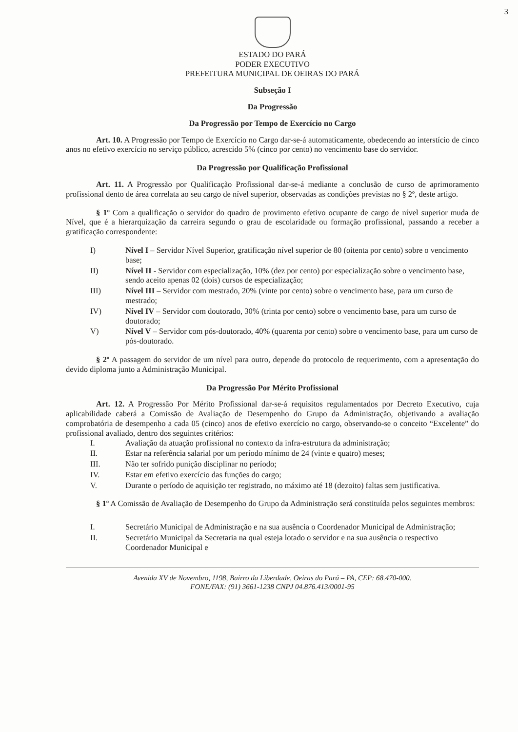3
ESTADO DO PARÁ
PODER EXECUTIVO
PREFEITURA MUNICIPAL DE OEIRAS DO PARÁ
Subseção I
Da Progressão
Da Progressão por Tempo de Exercício no Cargo
Art. 10. A Progressão por Tempo de Exercício no Cargo dar-se-á automaticamente, obedecendo ao interstício de cinco anos no efetivo exercício no serviço público, acrescido 5% (cinco por cento) no vencimento base do servidor.
Da Progressão por Qualificação Profissional
Art. 11. A Progressão por Qualificação Profissional dar-se-á mediante a conclusão de curso de aprimoramento profissional dento de área correlata ao seu cargo de nível superior, observadas as condições previstas no § 2º, deste artigo.
§ 1º Com a qualificação o servidor do quadro de provimento efetivo ocupante de cargo de nível superior muda de Nível, que é a hierarquização da carreira segundo o grau de escolaridade ou formação profissional, passando a receber a gratificação correspondente:
I) Nível I – Servidor Nível Superior, gratificação nível superior de 80 (oitenta por cento) sobre o vencimento base;
II) Nível II - Servidor com especialização, 10% (dez por cento) por especialização sobre o vencimento base, sendo aceito apenas 02 (dois) cursos de especialização;
III) Nível III – Servidor com mestrado, 20% (vinte por cento) sobre o vencimento base, para um curso de mestrado;
IV) Nível IV – Servidor com doutorado, 30% (trinta por cento) sobre o vencimento base, para um curso de doutorado;
V) Nível V – Servidor com pós-doutorado, 40% (quarenta por cento) sobre o vencimento base, para um curso de pós-doutorado.
§ 2º A passagem do servidor de um nível para outro, depende do protocolo de requerimento, com a apresentação do devido diploma junto a Administração Municipal.
Da Progressão Por Mérito Profissional
Art. 12. A Progressão Por Mérito Profissional dar-se-á requisitos regulamentados por Decreto Executivo, cuja aplicabilidade caberá a Comissão de Avaliação de Desempenho do Grupo da Administração, objetivando a avaliação comprobatória de desempenho a cada 05 (cinco) anos de efetivo exercício no cargo, observando-se o conceito “Excelente” do profissional avaliado, dentro dos seguintes critérios:
I. Avaliação da atuação profissional no contexto da infra-estrutura da administração;
II. Estar na referência salarial por um período mínimo de 24 (vinte e quatro) meses;
III. Não ter sofrido punição disciplinar no período;
IV. Estar em efetivo exercício das funções do cargo;
V. Durante o período de aquisição ter registrado, no máximo até 18 (dezoito) faltas sem justificativa.
§ 1º A Comissão de Avaliação de Desempenho do Grupo da Administração será constituída pelos seguintes membros:
I. Secretário Municipal de Administração e na sua ausência o Coordenador Municipal de Administração;
II. Secretário Municipal da Secretaria na qual esteja lotado o servidor e na sua ausência o respectivo Coordenador Municipal e
Avenida XV de Novembro, 1198, Bairro da Liberdade, Oeiras do Pará – PA, CEP: 68.470-000.
FONE/FAX: (91) 3661-1238 CNPJ 04.876.413/0001-95